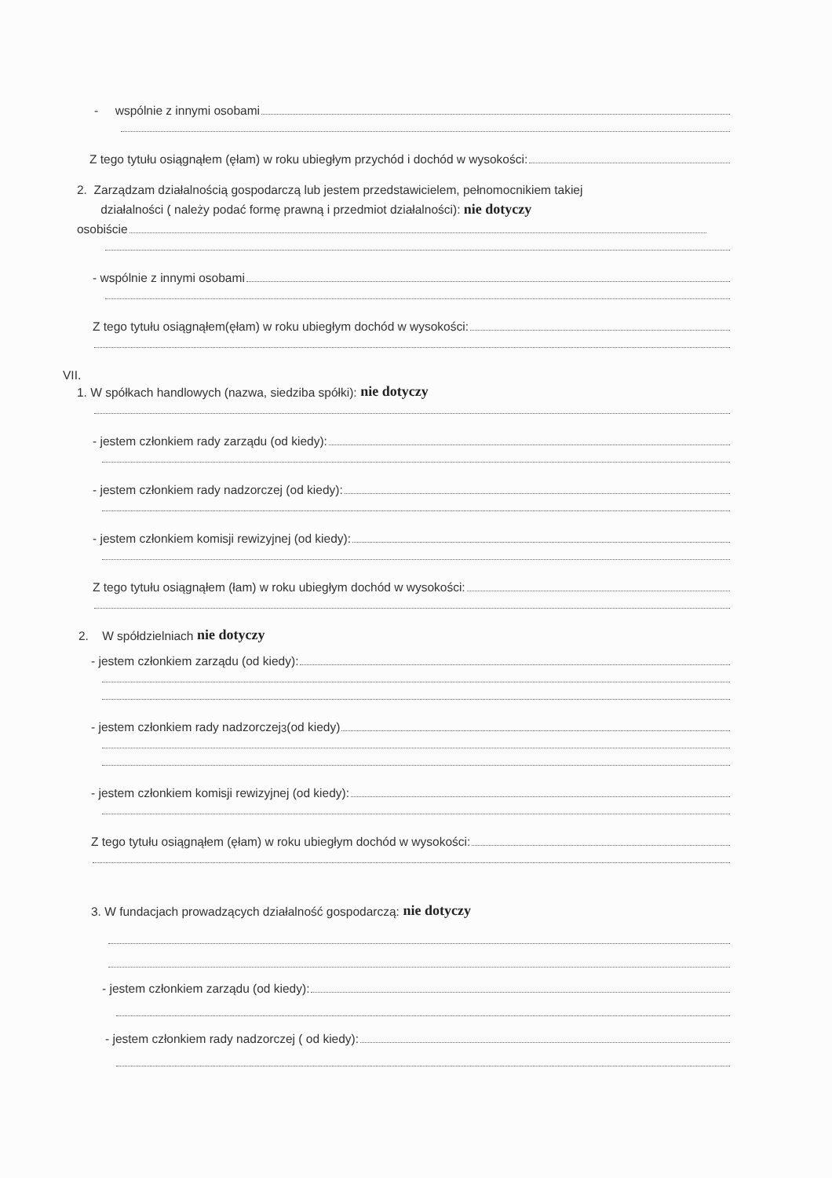- wspólnie z innymi osobami
Z tego tytułu osiągnąłem (ęłam) w roku ubiegłym przychód i dochód w wysokości:
2. Zarządzam działalnością gospodarczą lub jestem przedstawicielem, pełnomocnikiem takiej
działalności ( należy podać formę prawną i przedmiot działalności): nie dotyczy
osobiście
- wspólnie z innymi osobami
Z tego tytułu osiągnąłem(ęłam) w roku ubiegłym dochód w wysokości:
VII.
1. W spółkach handlowych (nazwa, siedziba spółki): nie dotyczy
- jestem członkiem rady zarządu (od kiedy):
- jestem członkiem rady nadzorczej (od kiedy):
- jestem członkiem komisji rewizyjnej (od kiedy):
Z tego tytułu osiągnąłem (łam) w roku ubiegłym dochód w wysokości:
2. W spółdzielniach nie dotyczy
- jestem członkiem zarządu (od kiedy):
- jestem członkiem rady nadzorczej<sup>3</sup> (od kiedy)
- jestem członkiem komisji rewizyjnej (od kiedy):
Z tego tytułu osiągnąłem (ęłam) w roku ubiegłym dochód w wysokości:
3. W fundacjach prowadzących działalność gospodarczą: nie dotyczy
- jestem członkiem zarządu (od kiedy):
- jestem członkiem rady nadzorczej ( od kiedy):